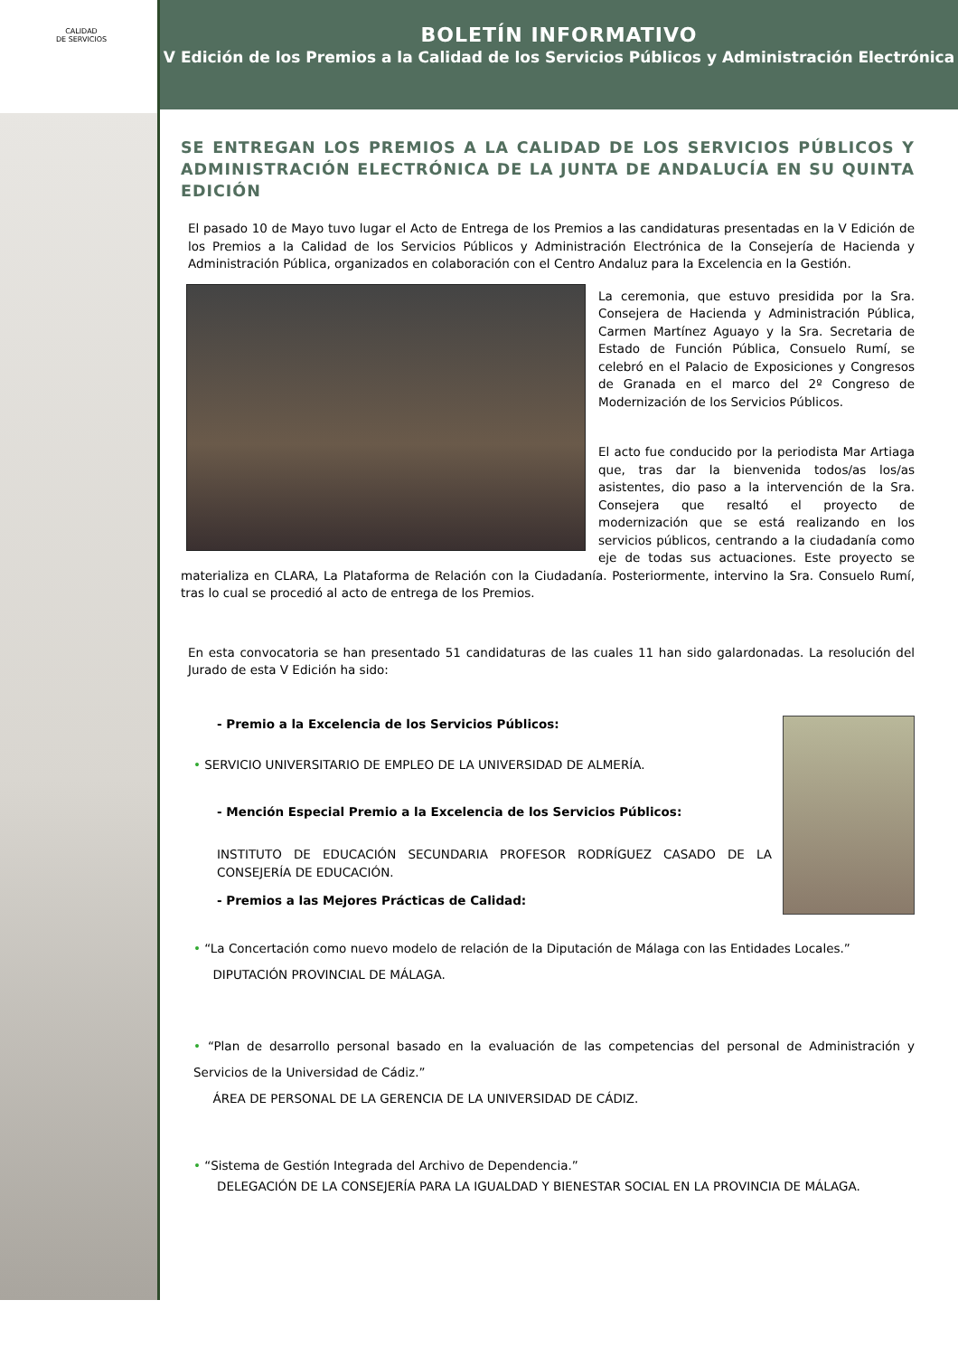CALIDAD
DE SERVICIOS
BOLETÍN INFORMATIVO
V Edición de los Premios a la Calidad de los Servicios Públicos y Administración Electrónica
SE ENTREGAN LOS PREMIOS A LA CALIDAD DE LOS SERVICIOS PÚBLICOS Y ADMINISTRACIÓN ELECTRÓNICA DE LA JUNTA DE ANDALUCÍA EN SU QUINTA EDICIÓN
El pasado 10 de Mayo tuvo lugar el Acto de Entrega de los Premios a las candidaturas presentadas en la V Edición de los Premios a la Calidad de los Servicios Públicos y Administración Electrónica de la Consejería de Hacienda y Administración Pública, organizados en colaboración con el Centro Andaluz para la Excelencia en la Gestión.
La ceremonia, que estuvo presidida por la Sra. Consejera de Hacienda y Administración Pública, Carmen Martínez Aguayo y la Sra. Secretaria de Estado de Función Pública, Consuelo Rumí, se celebró en el Palacio de Exposiciones y Congresos de Granada en el marco del 2º Congreso de Modernización de los Servicios Públicos.
El acto fue conducido por la periodista Mar Artiaga que, tras dar la bienvenida todos/as los/as asistentes, dio paso a la intervención de la Sra. Consejera que resaltó el proyecto de modernización que se está realizando en los servicios públicos, centrando a la ciudadanía como eje de todas sus actuaciones. Este proyecto se materializa en CLARA, La Plataforma de Relación con la Ciudadanía. Posteriormente, intervino la Sra. Consuelo Rumí, tras lo cual se procedió al acto de entrega de los Premios.
En esta convocatoria se han presentado 51 candidaturas de las cuales 11 han sido galardonadas. La resolución del Jurado de esta V Edición ha sido:
- Premio a la Excelencia de los Servicios Públicos:
• SERVICIO UNIVERSITARIO DE EMPLEO DE LA UNIVERSIDAD DE ALMERÍA.
- Mención Especial Premio a la Excelencia de los Servicios Públicos:
INSTITUTO DE EDUCACIÓN SECUNDARIA PROFESOR RODRÍGUEZ CASADO DE LA CONSEJERÍA DE EDUCACIÓN.
- Premios a las Mejores Prácticas de Calidad:
• “La Concertación como nuevo modelo de relación de la Diputación de Málaga con las Entidades Locales.”
DIPUTACIÓN PROVINCIAL DE MÁLAGA.
• “Plan de desarrollo personal basado en la evaluación de las competencias del personal de Administración y Servicios de la Universidad de Cádiz.”
ÁREA DE PERSONAL DE LA GERENCIA DE LA UNIVERSIDAD DE CÁDIZ.
• “Sistema de Gestión Integrada del Archivo de Dependencia.”
DELEGACIÓN DE LA CONSEJERÍA PARA LA IGUALDAD Y BIENESTAR SOCIAL EN LA PROVINCIA DE MÁLAGA.